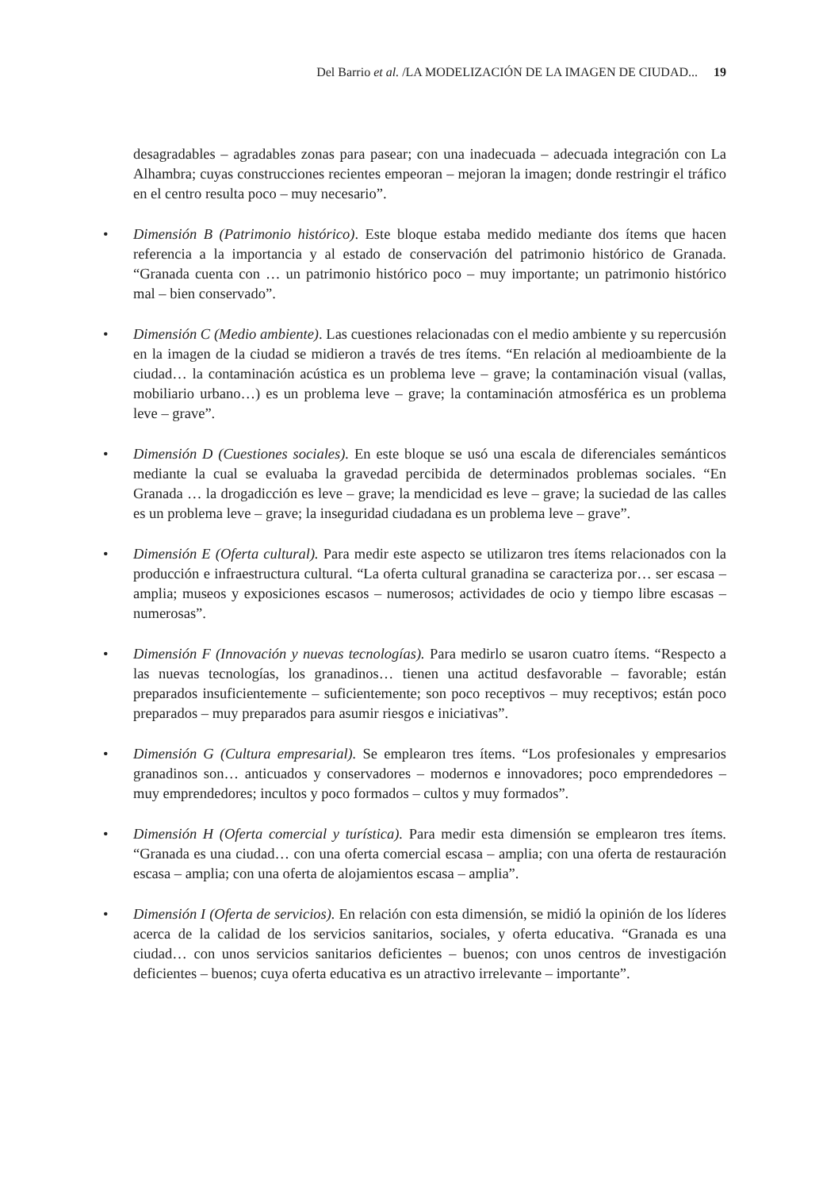Del Barrio et al. /LA MODELIZACIÓN DE LA IMAGEN DE CIUDAD... 19
desagradables – agradables zonas para pasear; con una inadecuada – adecuada integración con La Alhambra; cuyas construcciones recientes empeoran – mejoran la imagen; donde restringir el tráfico en el centro resulta poco – muy necesario”.
• Dimensión B (Patrimonio histórico). Este bloque estaba medido mediante dos ítems que hacen referencia a la importancia y al estado de conservación del patrimonio histórico de Granada. “Granada cuenta con … un patrimonio histórico poco – muy importante; un patrimonio histórico mal – bien conservado”.
• Dimensión C (Medio ambiente). Las cuestiones relacionadas con el medio ambiente y su repercusión en la imagen de la ciudad se midieron a través de tres ítems. “En relación al medioambiente de la ciudad… la contaminación acústica es un problema leve – grave; la contaminación visual (vallas, mobiliario urbano…) es un problema leve – grave; la contaminación atmosférica es un problema leve – grave”.
• Dimensión D (Cuestiones sociales). En este bloque se usó una escala de diferenciales semánticos mediante la cual se evaluaba la gravedad percibida de determinados problemas sociales. “En Granada … la drogadicción es leve – grave; la mendicidad es leve – grave; la suciedad de las calles es un problema leve – grave; la inseguridad ciudadana es un problema leve – grave”.
• Dimensión E (Oferta cultural). Para medir este aspecto se utilizaron tres ítems relacionados con la producción e infraestructura cultural. “La oferta cultural granadina se caracteriza por… ser escasa – amplia; museos y exposiciones escasos – numerosos; actividades de ocio y tiempo libre escasas – numerosas”.
• Dimensión F (Innovación y nuevas tecnologías). Para medirlo se usaron cuatro ítems. “Respecto a las nuevas tecnologías, los granadinos… tienen una actitud desfavorable – favorable; están preparados insuficientemente – suficientemente; son poco receptivos – muy receptivos; están poco preparados – muy preparados para asumir riesgos e iniciativas”.
• Dimensión G (Cultura empresarial). Se emplearon tres ítems. “Los profesionales y empresarios granadinos son… anticuados y conservadores – modernos e innovadores; poco emprendedores – muy emprendedores; incultos y poco formados – cultos y muy formados”.
• Dimensión H (Oferta comercial y turística). Para medir esta dimensión se emplearon tres ítems. “Granada es una ciudad… con una oferta comercial escasa – amplia; con una oferta de restauración escasa – amplia; con una oferta de alojamientos escasa – amplia”.
• Dimensión I (Oferta de servicios). En relación con esta dimensión, se midió la opinión de los líderes acerca de la calidad de los servicios sanitarios, sociales, y oferta educativa. “Granada es una ciudad… con unos servicios sanitarios deficientes – buenos; con unos centros de investigación deficientes – buenos; cuya oferta educativa es un atractivo irrelevante – importante”.